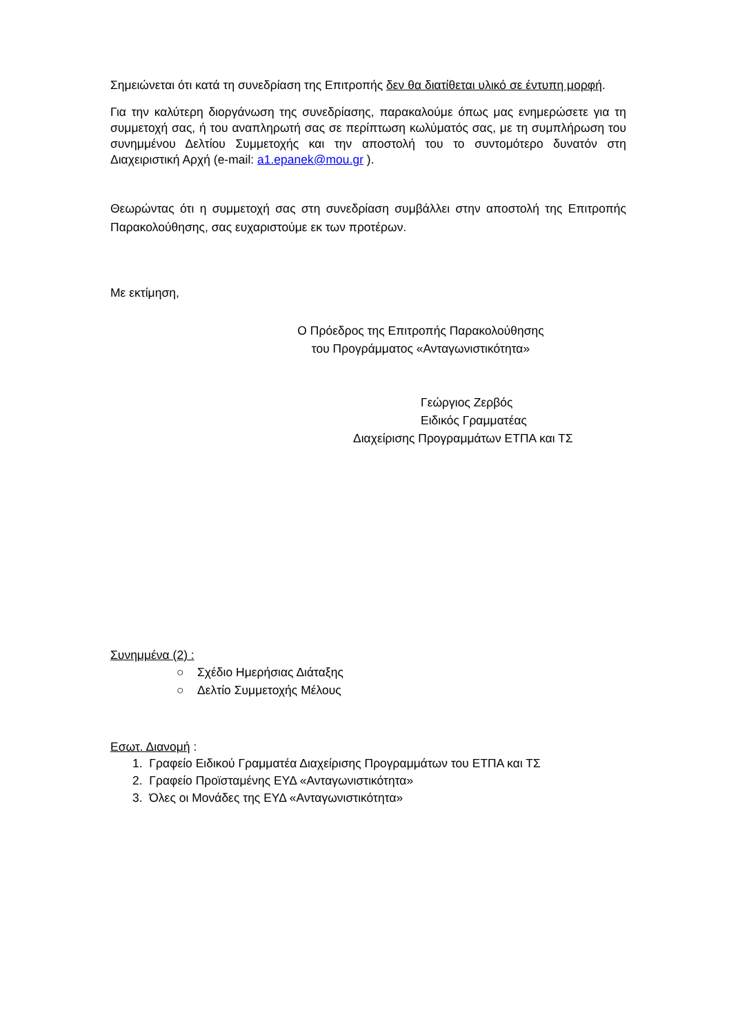Σημειώνεται ότι κατά τη συνεδρίαση της Επιτροπής δεν θα διατίθεται υλικό σε έντυπη μορφή.
Για την καλύτερη διοργάνωση της συνεδρίασης, παρακαλούμε όπως μας ενημερώσετε για τη συμμετοχή σας, ή του αναπληρωτή σας σε περίπτωση κωλύματός σας, με τη συμπλήρωση του συνημμένου Δελτίου Συμμετοχής και την αποστολή του το συντομότερο δυνατόν στη Διαχειριστική Αρχή (e-mail: a1.epanek@mou.gr ).
Θεωρώντας ότι η συμμετοχή σας στη συνεδρίαση συμβάλλει στην αποστολή της Επιτροπής Παρακολούθησης, σας ευχαριστούμε εκ των προτέρων.
Με εκτίμηση,
Ο Πρόεδρος της Επιτροπής Παρακολούθησης
του Προγράμματος «Ανταγωνιστικότητα»
Γεώργιος Ζερβός
Ειδικός Γραμματέας
Διαχείρισης Προγραμμάτων ΕΤΠΑ και ΤΣ
Συνημμένα (2) :
○ Σχέδιο Ημερήσιας Διάταξης
○ Δελτίο Συμμετοχής Μέλους
Εσωτ. Διανομή :
1. Γραφείο Ειδικού Γραμματέα Διαχείρισης Προγραμμάτων του ΕΤΠΑ και ΤΣ
2. Γραφείο Προϊσταμένης ΕΥΔ «Ανταγωνιστικότητα»
3. Όλες οι Μονάδες της ΕΥΔ «Ανταγωνιστικότητα»